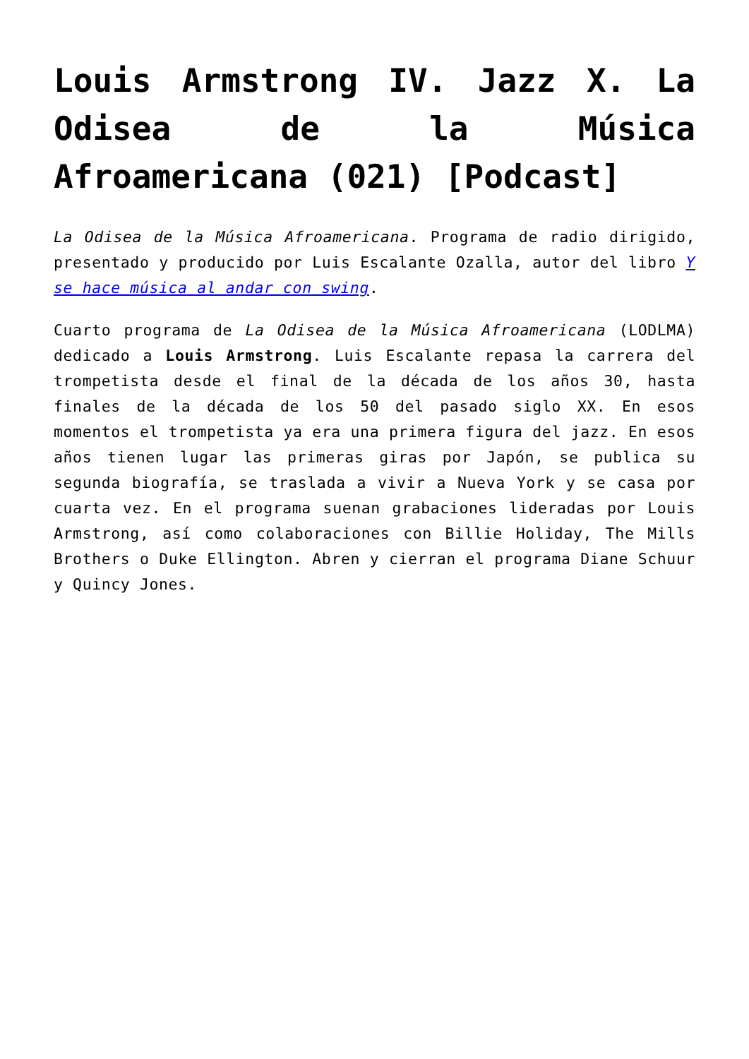Louis Armstrong IV. Jazz X. La Odisea de la Música Afroamericana (021) [Podcast]
La Odisea de la Música Afroamericana. Programa de radio dirigido, presentado y producido por Luis Escalante Ozalla, autor del libro Y se hace música al andar con swing.
Cuarto programa de La Odisea de la Música Afroamericana (LODLMA) dedicado a Louis Armstrong. Luis Escalante repasa la carrera del trompetista desde el final de la década de los años 30, hasta finales de la década de los 50 del pasado siglo XX. En esos momentos el trompetista ya era una primera figura del jazz. En esos años tienen lugar las primeras giras por Japón, se publica su segunda biografía, se traslada a vivir a Nueva York y se casa por cuarta vez. En el programa suenan grabaciones lideradas por Louis Armstrong, así como colaboraciones con Billie Holiday, The Mills Brothers o Duke Ellington. Abren y cierran el programa Diane Schuur y Quincy Jones.